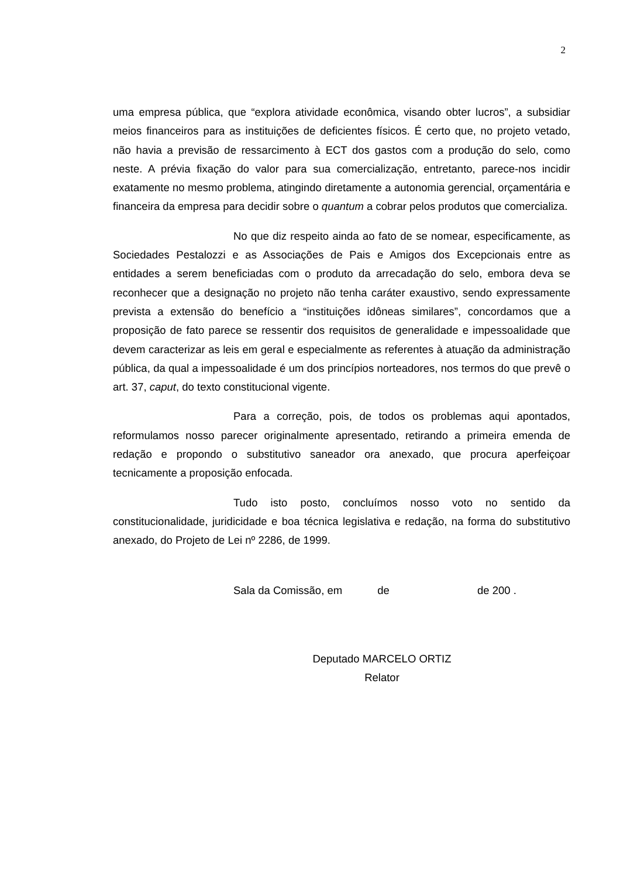2
uma empresa pública, que “explora atividade econômica, visando obter lucros”, a subsidiar meios financeiros para as instituições de deficientes físicos. É certo que, no projeto vetado, não havia a previsão de ressarcimento à ECT dos gastos com a produção do selo, como neste. A prévia fixação do valor para sua comercialização, entretanto, parece-nos incidir exatamente no mesmo problema, atingindo diretamente a autonomia gerencial, orçamentária e financeira da empresa para decidir sobre o quantum a cobrar pelos produtos que comercializa.
No que diz respeito ainda ao fato de se nomear, especificamente, as Sociedades Pestalozzi e as Associações de Pais e Amigos dos Excepcionais entre as entidades a serem beneficiadas com o produto da arrecadação do selo, embora deva se reconhecer que a designação no projeto não tenha caráter exaustivo, sendo expressamente prevista a extensão do benefício a “instituições idôneas similares”, concordamos que a proposição de fato parece se ressentir dos requisitos de generalidade e impessoalidade que devem caracterizar as leis em geral e especialmente as referentes à atuação da administração pública, da qual a impessoalidade é um dos princípios norteadores, nos termos do que prevê o art. 37, caput, do texto constitucional vigente.
Para a correção, pois, de todos os problemas aqui apontados, reformulamos nosso parecer originalmente apresentado, retirando a primeira emenda de redação e propondo o substitutivo saneador ora anexado, que procura aperfeiçoar tecnicamente a proposição enfocada.
Tudo isto posto, concluímos nosso voto no sentido da constitucionalidade, juridicidade e boa técnica legislativa e redação, na forma do substitutivo anexado, do Projeto de Lei nº 2286, de 1999.
Sala da Comissão, em de de 200 .
Deputado MARCELO ORTIZ
Relator